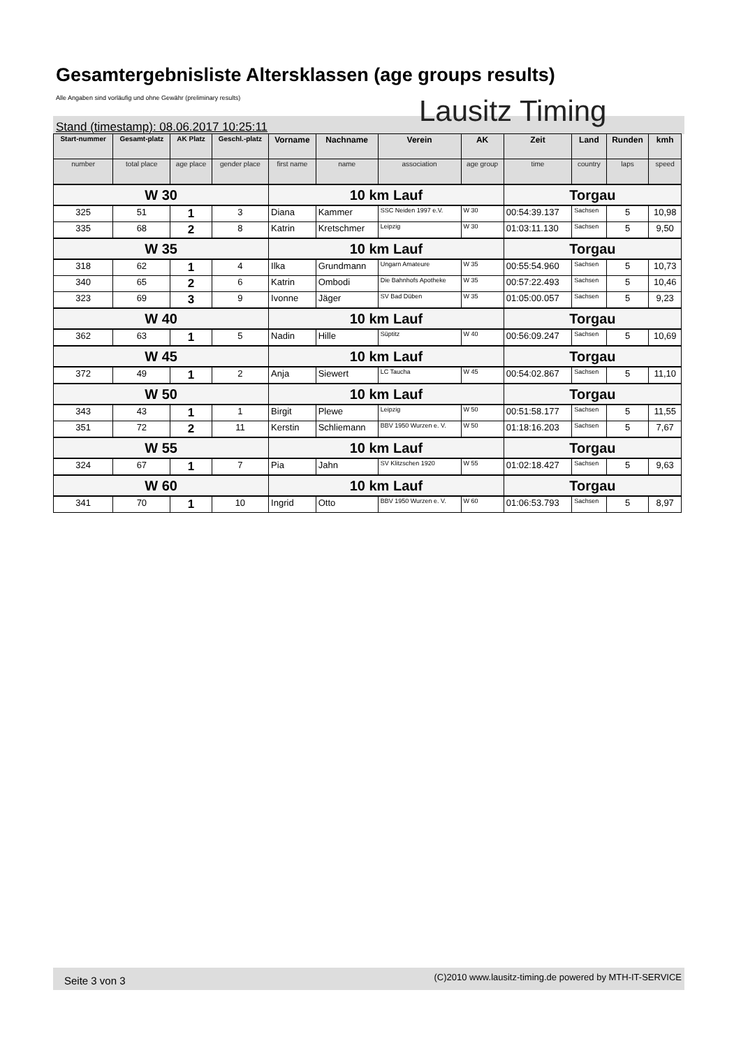Gesamtergebnisliste Altersklassen (age groups results)
Alle Angaben sind vorläufig und ohne Gewähr (preliminary results)
Lausitz Timing
Stand (timestamp): 08.06.2017 10:25:11
| Start-nummer | Gesamt-platz | AK Platz | Geschl.-platz | Vorname | Nachname | Verein | AK | Zeit | Land | Runden | kmh |
| --- | --- | --- | --- | --- | --- | --- | --- | --- | --- | --- | --- |
| number | total place | age place | gender place | first name | name | association | age group | time | country | laps | speed |
| W 30 | | | | 10 km Lauf | | | | Torgau | | | |
| 325 | 51 | 1 | 3 | Diana | Kammer | SSC Neiden 1997 e.V. | W 30 | 00:54:39.137 | Sachsen | 5 | 10,98 |
| 335 | 68 | 2 | 8 | Katrin | Kretschmer | Leipzig | W 30 | 01:03:11.130 | Sachsen | 5 | 9,50 |
| W 35 | | | | 10 km Lauf | | | | Torgau | | | |
| 318 | 62 | 1 | 4 | Ilka | Grundmann | Ungarn Amateure | W 35 | 00:55:54.960 | Sachsen | 5 | 10,73 |
| 340 | 65 | 2 | 6 | Katrin | Ombodi | Die Bahnhofs Apotheke | W 35 | 00:57:22.493 | Sachsen | 5 | 10,46 |
| 323 | 69 | 3 | 9 | Ivonne | Jäger | SV Bad Düben | W 35 | 01:05:00.057 | Sachsen | 5 | 9,23 |
| W 40 | | | | 10 km Lauf | | | | Torgau | | | |
| 362 | 63 | 1 | 5 | Nadin | Hille | Süptitz | W 40 | 00:56:09.247 | Sachsen | 5 | 10,69 |
| W 45 | | | | 10 km Lauf | | | | Torgau | | | |
| 372 | 49 | 1 | 2 | Anja | Siewert | LC Taucha | W 45 | 00:54:02.867 | Sachsen | 5 | 11,10 |
| W 50 | | | | 10 km Lauf | | | | Torgau | | | |
| 343 | 43 | 1 | 1 | Birgit | Plewe | Leipzig | W 50 | 00:51:58.177 | Sachsen | 5 | 11,55 |
| 351 | 72 | 2 | 11 | Kerstin | Schliemann | BBV 1950 Wurzen e. V. | W 50 | 01:18:16.203 | Sachsen | 5 | 7,67 |
| W 55 | | | | 10 km Lauf | | | | Torgau | | | |
| 324 | 67 | 1 | 7 | Pia | Jahn | SV Klitzschen 1920 | W 55 | 01:02:18.427 | Sachsen | 5 | 9,63 |
| W 60 | | | | 10 km Lauf | | | | Torgau | | | |
| 341 | 70 | 1 | 10 | Ingrid | Otto | BBV 1950 Wurzen e. V. | W 60 | 01:06:53.793 | Sachsen | 5 | 8,97 |
Seite 3 von 3 (C)2010 www.lausitz-timing.de powered by MTH-IT-SERVICE